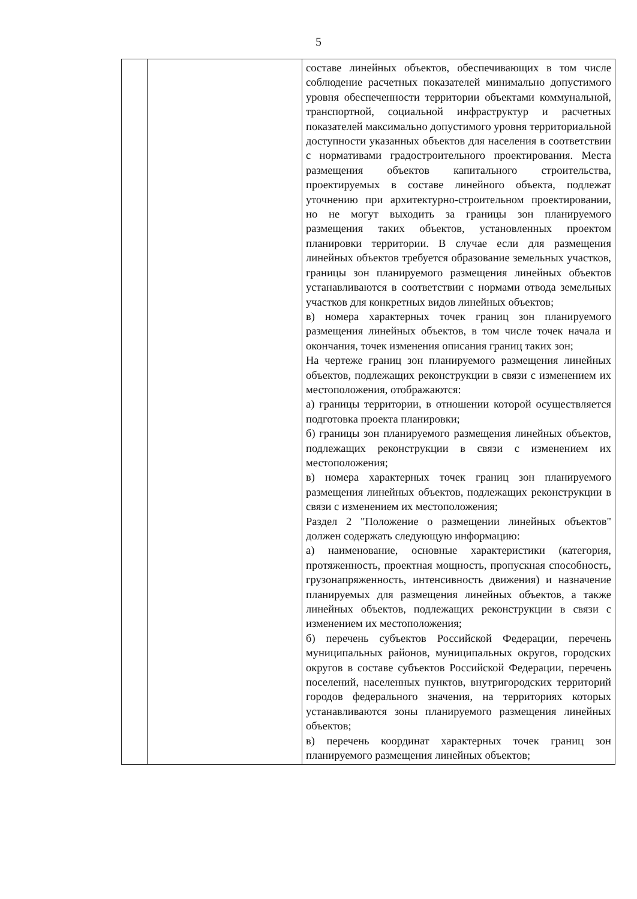5
| | | составе линейных объектов, обеспечивающих в том числе соблюдение расчетных показателей минимально допустимого уровня обеспеченности территории объектами коммунальной, транспортной, социальной инфраструктур и расчетных показателей максимально допустимого уровня территориальной доступности указанных объектов для населения в соответствии с нормативами градостроительного проектирования. Места размещения объектов капитального строительства, проектируемых в составе линейного объекта, подлежат уточнению при архитектурно-строительном проектировании, но не могут выходить за границы зон планируемого размещения таких объектов, установленных проектом планировки территории. В случае если для размещения линейных объектов требуется образование земельных участков, границы зон планируемого размещения линейных объектов устанавливаются в соответствии с нормами отвода земельных участков для конкретных видов линейных объектов; в) номера характерных точек границ зон планируемого размещения линейных объектов, в том числе точек начала и окончания, точек изменения описания границ таких зон; На чертеже границ зон планируемого размещения линейных объектов, подлежащих реконструкции в связи с изменением их местоположения, отображаются: а) границы территории, в отношении которой осуществляется подготовка проекта планировки; б) границы зон планируемого размещения линейных объектов, подлежащих реконструкции в связи с изменением их местоположения; в) номера характерных точек границ зон планируемого размещения линейных объектов, подлежащих реконструкции в связи с изменением их местоположения; Раздел 2 "Положение о размещении линейных объектов" должен содержать следующую информацию: а) наименование, основные характеристики (категория, протяженность, проектная мощность, пропускная способность, грузонапряженность, интенсивность движения) и назначение планируемых для размещения линейных объектов, а также линейных объектов, подлежащих реконструкции в связи с изменением их местоположения; б) перечень субъектов Российской Федерации, перечень муниципальных районов, муниципальных округов, городских округов в составе субъектов Российской Федерации, перечень поселений, населенных пунктов, внутригородских территорий городов федерального значения, на территориях которых устанавливаются зоны планируемого размещения линейных объектов; в) перечень координат характерных точек границ зон планируемого размещения линейных объектов; |